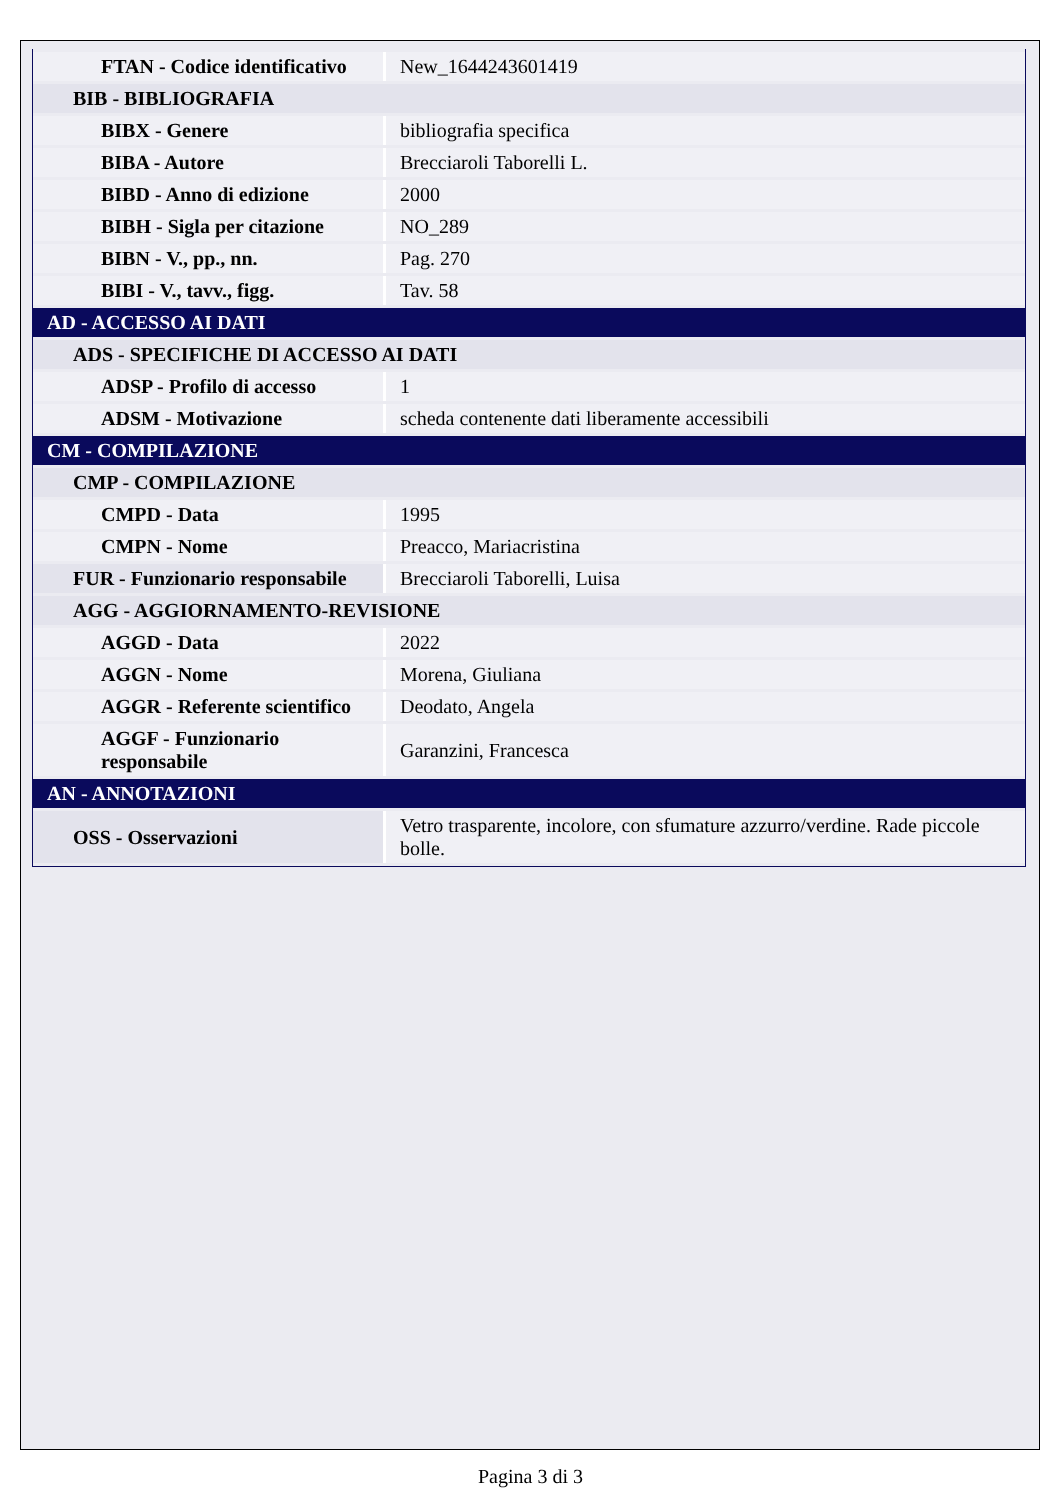| FTAN - Codice identificativo | New_1644243601419 |
| BIB - BIBLIOGRAFIA | |
| BIBX - Genere | bibliografia specifica |
| BIBA - Autore | Brecciaroli Taborelli L. |
| BIBD - Anno di edizione | 2000 |
| BIBH - Sigla per citazione | NO_289 |
| BIBN - V., pp., nn. | Pag. 270 |
| BIBI - V., tavv., figg. | Tav. 58 |
| AD - ACCESSO AI DATI | |
| ADS - SPECIFICHE DI ACCESSO AI DATI | |
| ADSP - Profilo di accesso | 1 |
| ADSM - Motivazione | scheda contenente dati liberamente accessibili |
| CM - COMPILAZIONE | |
| CMP - COMPILAZIONE | |
| CMPD - Data | 1995 |
| CMPN - Nome | Preacco, Mariacristina |
| FUR - Funzionario responsabile | Brecciaroli Taborelli, Luisa |
| AGG - AGGIORNAMENTO-REVISIONE | |
| AGGD - Data | 2022 |
| AGGN - Nome | Morena, Giuliana |
| AGGR - Referente scientifico | Deodato, Angela |
| AGGF - Funzionario responsabile | Garanzini, Francesca |
| AN - ANNOTAZIONI | |
| OSS - Osservazioni | Vetro trasparente, incolore, con sfumature azzurro/verdine. Rade piccole bolle. |
Pagina 3 di 3